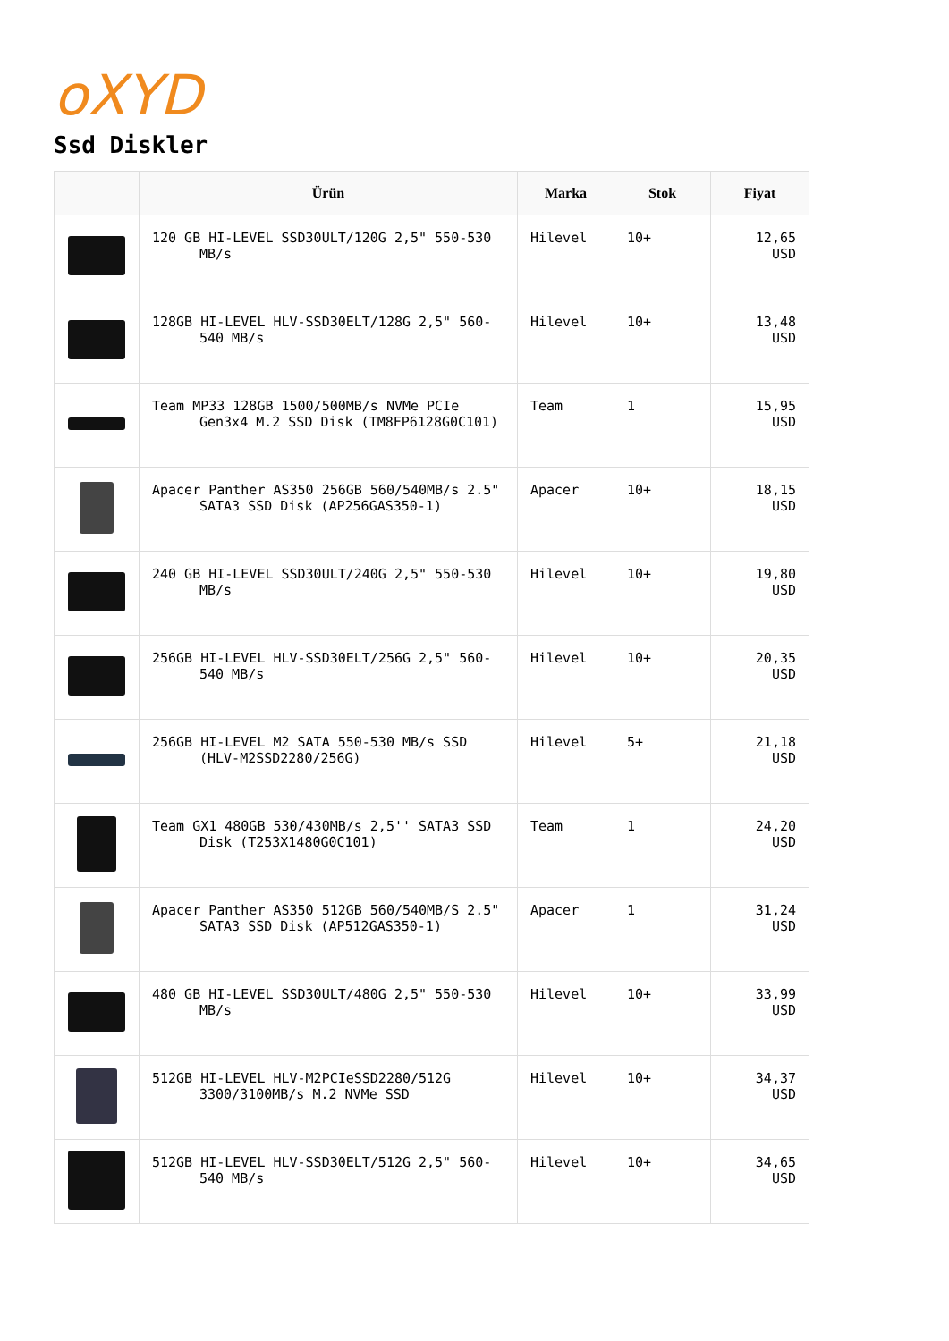oXYD
Ssd Diskler
| | Ürün | Marka | Stok | Fiyat |
| --- | --- | --- | --- | --- |
| | 120 GB HI-LEVEL SSD30ULT/120G 2,5" 550-530 MB/s | Hilevel | 10+ | 12,65 USD |
| | 128GB HI-LEVEL HLV-SSD30ELT/128G 2,5" 560-540 MB/s | Hilevel | 10+ | 13,48 USD |
| | Team MP33 128GB 1500/500MB/s NVMe PCIe Gen3x4 M.2 SSD Disk (TM8FP6128G0C101) | Team | 1 | 15,95 USD |
| | Apacer Panther AS350 256GB 560/540MB/s 2.5" SATA3 SSD Disk (AP256GAS350-1) | Apacer | 10+ | 18,15 USD |
| | 240 GB HI-LEVEL SSD30ULT/240G 2,5" 550-530 MB/s | Hilevel | 10+ | 19,80 USD |
| | 256GB HI-LEVEL HLV-SSD30ELT/256G 2,5" 560-540 MB/s | Hilevel | 10+ | 20,35 USD |
| | 256GB HI-LEVEL M2 SATA 550-530 MB/s SSD (HLV-M2SSD2280/256G) | Hilevel | 5+ | 21,18 USD |
| | Team GX1 480GB 530/430MB/s 2,5'' SATA3 SSD Disk (T253X1480G0C101) | Team | 1 | 24,20 USD |
| | Apacer Panther AS350 512GB 560/540MB/S 2.5" SATA3 SSD Disk (AP512GAS350-1) | Apacer | 1 | 31,24 USD |
| | 480 GB HI-LEVEL SSD30ULT/480G 2,5" 550-530 MB/s | Hilevel | 10+ | 33,99 USD |
| | 512GB HI-LEVEL HLV-M2PCIeSSD2280/512G 3300/3100MB/s M.2 NVMe SSD | Hilevel | 10+ | 34,37 USD |
| | 512GB HI-LEVEL HLV-SSD30ELT/512G 2,5" 560-540 MB/s | Hilevel | 10+ | 34,65 USD |